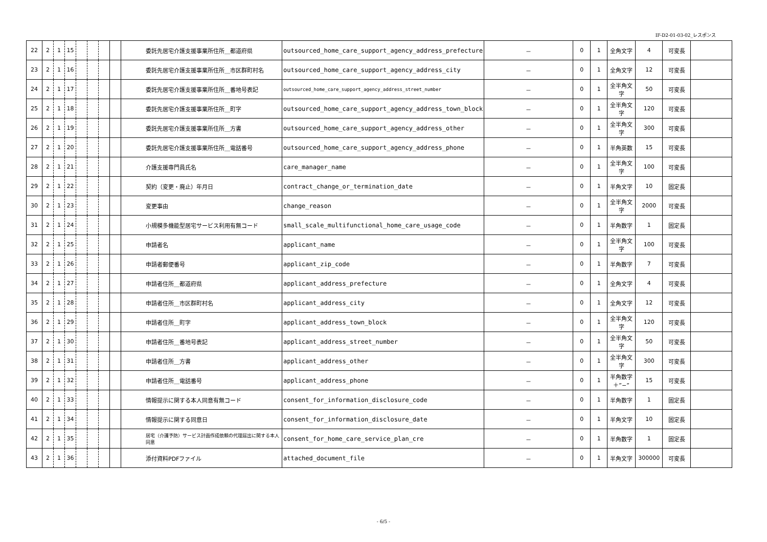IF-D2-01-03-02_レスポンス
| 22 | 2 | 1 | 15 | | | | | 委託先居宅介護支援事業所住所＿都道府県 | outsourced_home_care_support_agency_address_prefecture | － | 0 | 1 | 全角文字 | 4 | 可変長 | |
| 23 | 2 | 1 | 16 | | | | | 委託先居宅介護支援事業所住所＿市区群町村名 | outsourced_home_care_support_agency_address_city | － | 0 | 1 | 全角文字 | 12 | 可変長 | |
| 24 | 2 | 1 | 17 | | | | | 委託先居宅介護支援事業所住所＿番地号表記 | outsourced_home_care_support_agency_address_street_number | － | 0 | 1 | 全半角文字 | 50 | 可変長 | |
| 25 | 2 | 1 | 18 | | | | | 委託先居宅介護支援事業所住所＿町字 | outsourced_home_care_support_agency_address_town_block | － | 0 | 1 | 全半角文字 | 120 | 可変長 | |
| 26 | 2 | 1 | 19 | | | | | 委託先居宅介護支援事業所住所＿方書 | outsourced_home_care_support_agency_address_other | － | 0 | 1 | 全半角文字 | 300 | 可変長 | |
| 27 | 2 | 1 | 20 | | | | | 委託先居宅介護支援事業所住所＿電話番号 | outsourced_home_care_support_agency_address_phone | － | 0 | 1 | 半角英数 | 15 | 可変長 | |
| 28 | 2 | 1 | 21 | | | | | 介護支援専門員氏名 | care_manager_name | － | 0 | 1 | 全半角文字 | 100 | 可変長 | |
| 29 | 2 | 1 | 22 | | | | | 契約（変更・廃止）年月日 | contract_change_or_termination_date | － | 0 | 1 | 半角文字 | 10 | 固定長 | |
| 30 | 2 | 1 | 23 | | | | | 変更事由 | change_reason | － | 0 | 1 | 全半角文字 | 2000 | 可変長 | |
| 31 | 2 | 1 | 24 | | | | | 小規模多機能型居宅サービス利用有無コード | small_scale_multifunctional_home_care_usage_code | － | 0 | 1 | 半角数字 | 1 | 固定長 | |
| 32 | 2 | 1 | 25 | | | | | 申請者名 | applicant_name | － | 0 | 1 | 全半角文字 | 100 | 可変長 | |
| 33 | 2 | 1 | 26 | | | | | 申請者郵便番号 | applicant_zip_code | － | 0 | 1 | 半角数字 | 7 | 可変長 | |
| 34 | 2 | 1 | 27 | | | | | 申請者住所＿都道府県 | applicant_address_prefecture | － | 0 | 1 | 全角文字 | 4 | 可変長 | |
| 35 | 2 | 1 | 28 | | | | | 申請者住所＿市区群町村名 | applicant_address_city | － | 0 | 1 | 全角文字 | 12 | 可変長 | |
| 36 | 2 | 1 | 29 | | | | | 申請者住所＿町字 | applicant_address_town_block | － | 0 | 1 | 全半角文字 | 120 | 可変長 | |
| 37 | 2 | 1 | 30 | | | | | 申請者住所＿番地号表記 | applicant_address_street_number | － | 0 | 1 | 全半角文字 | 50 | 可変長 | |
| 38 | 2 | 1 | 31 | | | | | 申請者住所＿方書 | applicant_address_other | － | 0 | 1 | 全半角文字 | 300 | 可変長 | |
| 39 | 2 | 1 | 32 | | | | | 申請者住所＿電話番号 | applicant_address_phone | － | 0 | 1 | 半角数字＋”−” | 15 | 可変長 | |
| 40 | 2 | 1 | 33 | | | | | 情報提示に関する本人同意有無コード | consent_for_information_disclosure_code | － | 0 | 1 | 半角数字 | 1 | 固定長 | |
| 41 | 2 | 1 | 34 | | | | | 情報提示に関する同意日 | consent_for_information_disclosure_date | － | 0 | 1 | 半角文字 | 10 | 固定長 | |
| 42 | 2 | 1 | 35 | | | | | 居宅（介護予防）サービス計画作成依頼の代理届出に関する本人同意 | consent_for_home_care_service_plan_cre | － | 0 | 1 | 半角数字 | 1 | 固定長 | |
| 43 | 2 | 1 | 36 | | | | | 添付資料PDFファイル | attached_document_file | － | 0 | 1 | 半角文字 | 300000 | 可変長 | |
- 6/5 -